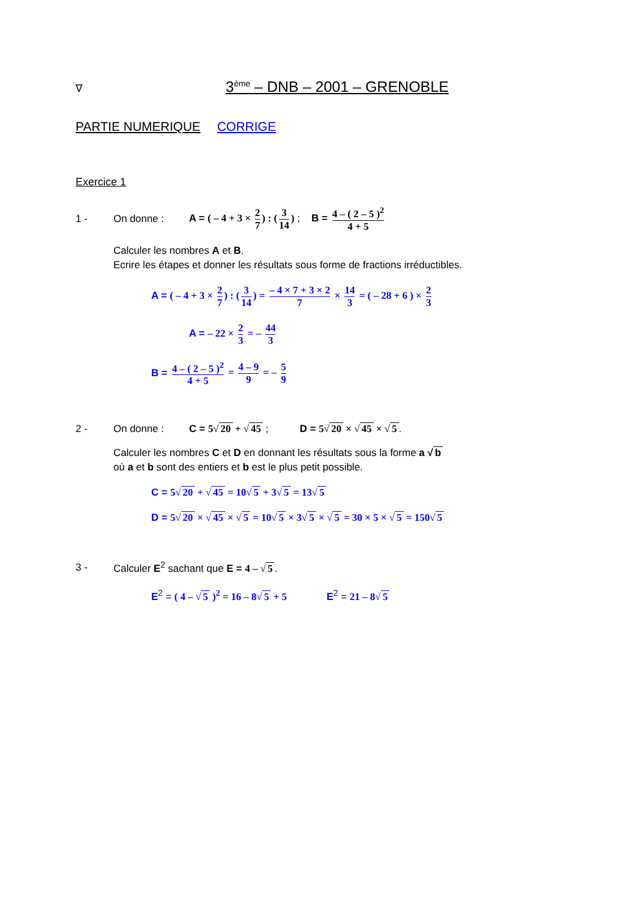∇
3<sup>ème</sup> – DNB – 2001 – GRENOBLE
PARTIE NUMERIQUE CORRIGE
Exercice 1
1 - On donne : A = ( – 4 + 3 × 2 7) : (3 14) ; B = 4 – ( 2 – 5 )<sup>2</sup> 4 + 5
Calculer les nombres A et B.
Ecrire les étapes et donner les résultats sous forme de fractions irréductibles.
A = ( – 4 + 3 × 2 7) : (3 14) = – 4 × 7 + 3 × 2 7 × 14 3 = ( – 28 + 6 ) × 2 3
A = – 22 × 2 3 = – 44 3
B = 4 – ( 2 – 5 )<sup>2</sup> 4 + 5 = 4 – 9 9 = – 5 9
2 - On donne : C = 5√ 20 + √ 45 ; D = 5√ 20 × √ 45 × √ 5.
Calculer les nombres C et D en donnant les résultats sous la forme a √ b
où a et b sont des entiers et b est le plus petit possible.
C = 5√ 20 + √ 45 = 10√ 5 + 3√ 5 = 13√ 5
D = 5√ 20 × √ 45 × √ 5 = 10√ 5 × 3√ 5 × √ 5 = 30 × 5 × √ 5 = 150√ 5
3 - Calculer E<sup>2</sup> sachant que E = 4 – √ 5.
E<sup>2</sup> = ( 4 – √ 5 )<sup>2</sup> = 16 – 8√ 5 + 5 E<sup>2</sup> = 21 – 8√ 5